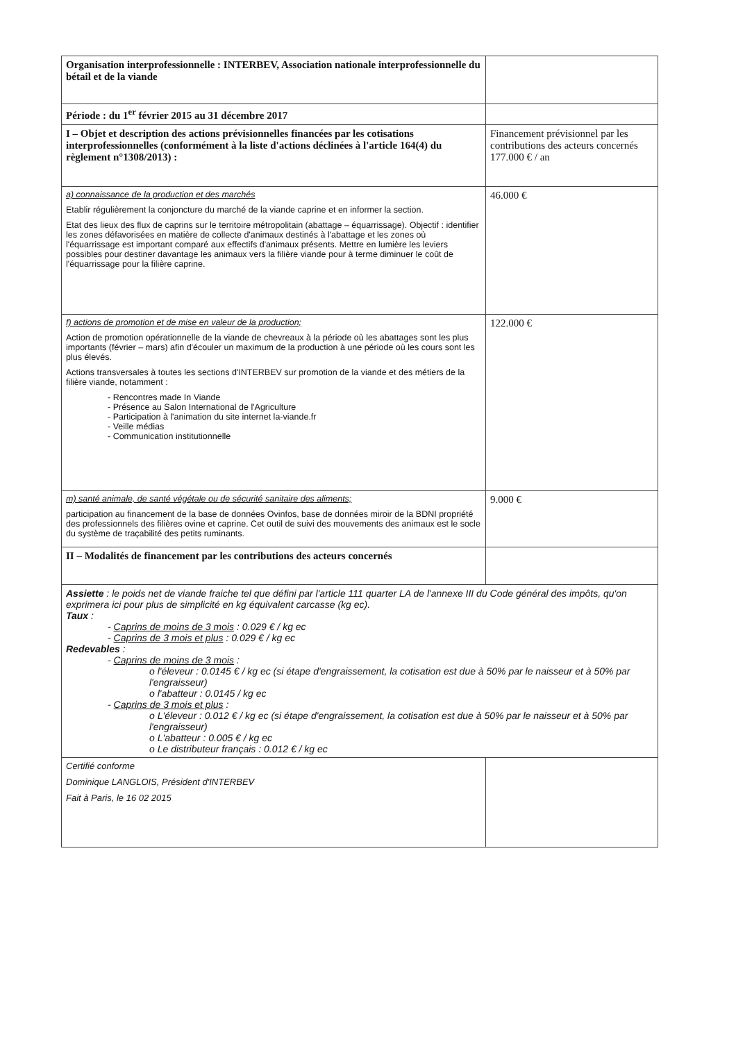| Organisation interprofessionnelle : INTERBEV, Association nationale interprofessionnelle du bétail et de la viande | |
| Période : du 1<sup>er</sup> février 2015 au 31 décembre 2017 | |
| I – Objet et description des actions prévisionnelles financées par les cotisations interprofessionnelles (conformément à la liste d'actions déclinées à l'article 164(4) du règlement n°1308/2013) : | Financement prévisionnel par les contributions des acteurs concernés 177.000 € / an |
| a) connaissance de la production et des marchés Etablir régulièrement la conjoncture du marché de la viande caprine et en informer la section. Etat des lieux des flux de caprins sur le territoire métropolitain (abattage – équarrissage). Objectif : identifier les zones défavorisées en matière de collecte d'animaux destinés à l'abattage et les zones où l'équarrissage est important comparé aux effectifs d'animaux présents. Mettre en lumière les leviers possibles pour destiner davantage les animaux vers la filière viande pour à terme diminuer le coût de l'équarrissage pour la filière caprine. | 46.000 € |
| f) actions de promotion et de mise en valeur de la production; Action de promotion opérationnelle de la viande de chevreaux à la période où les abattages sont les plus importants (février – mars) afin d'écouler un maximum de la production à une période où les cours sont les plus élevés. Actions transversales à toutes les sections d'INTERBEV sur promotion de la viande et des métiers de la filière viande, notamment : - Rencontres made In Viande - Présence au Salon International de l'Agriculture - Participation à l'animation du site internet la-viande.fr - Veille médias - Communication institutionnelle | 122.000 € |
| m) santé animale, de santé végétale ou de sécurité sanitaire des aliments; participation au financement de la base de données Ovinfos, base de données miroir de la BDNI propriété des professionnels des filières ovine et caprine. Cet outil de suivi des mouvements des animaux est le socle du système de traçabilité des petits ruminants. | 9.000 € |
| II – Modalités de financement par les contributions des acteurs concernés | |
| Assiette : le poids net de viande fraiche tel que défini par l'article 111 quarter LA de l'annexe III du Code général des impôts, qu'on exprimera ici pour plus de simplicité en kg équivalent carcasse (kg ec). Taux : - Caprins de moins de 3 mois : 0.029 € / kg ec - Caprins de 3 mois et plus : 0.029 € / kg ec Redevables : - Caprins de moins de 3 mois : o l'éleveur : 0.0145 € / kg ec (si étape d'engraissement, la cotisation est due à 50% par le naisseur et à 50% par l'engraisseur) o l'abatteur : 0.0145 / kg ec - Caprins de 3 mois et plus : o L'éleveur : 0.012 € / kg ec (si étape d'engraissement, la cotisation est due à 50% par le naisseur et à 50% par l'engraisseur) o L'abatteur : 0.005 € / kg ec o Le distributeur français : 0.012 € / kg ec | |
| Certifié conforme Dominique LANGLOIS, Président d'INTERBEV Fait à Paris, le 16 02 2015 | |